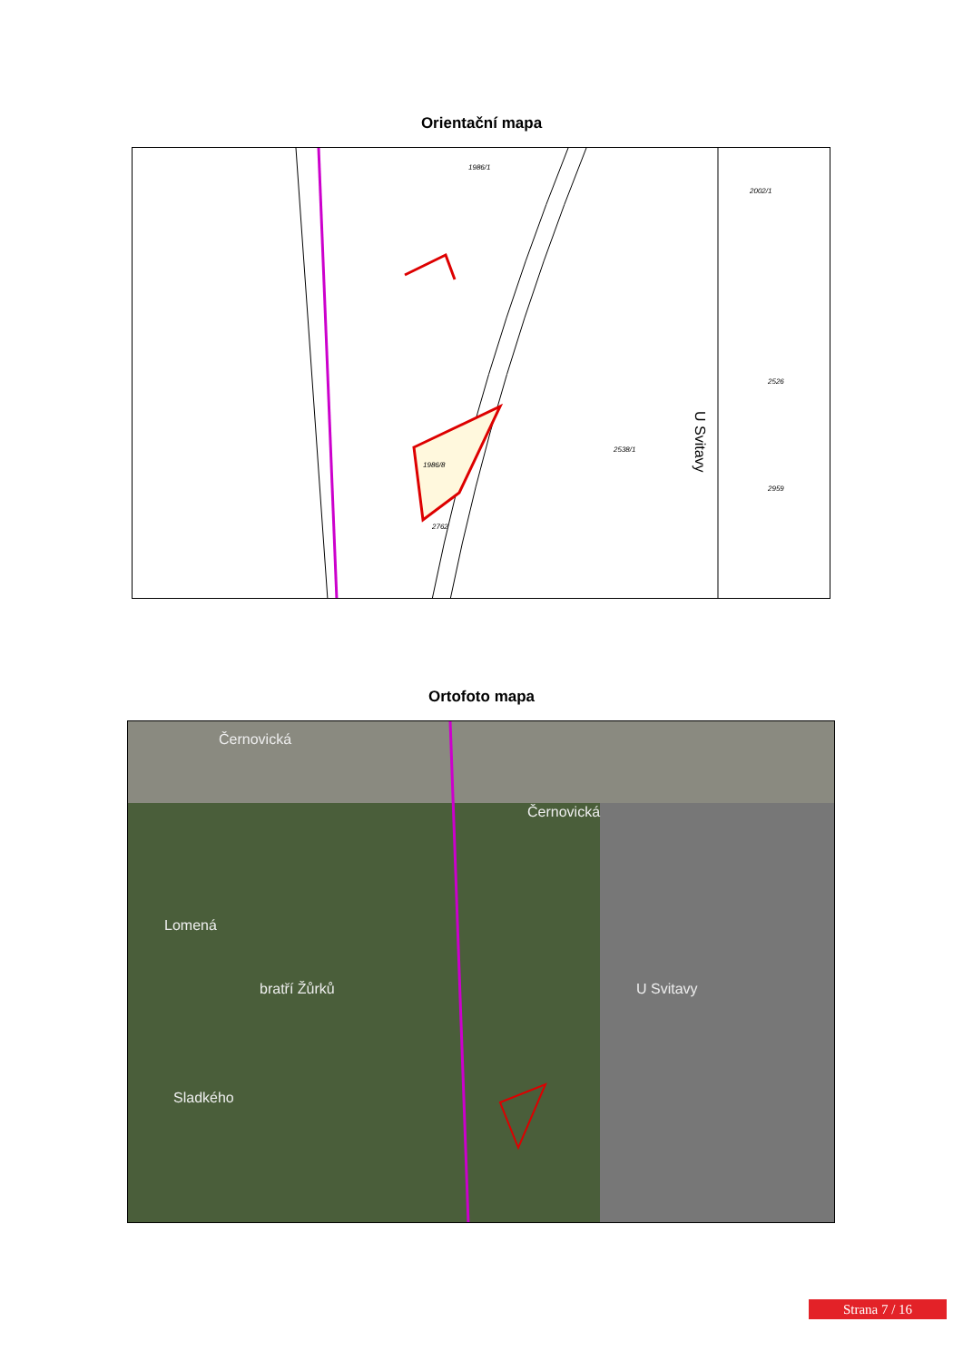Orientační mapa
1986/1
1986/8
2538/1
2526
2959
2002/1
2762
U Svitavy
Ortofoto mapa
Černovická
Černovická
Lomená
bratří Žůrků
Sladkého
U Svitavy
Strana 7 / 16